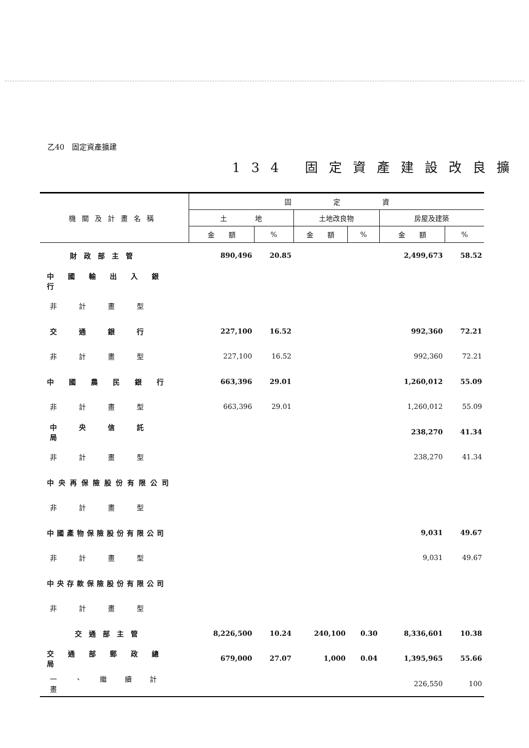乙40　固定資產擴建
134 固定資產建設改良擴
| 機關及計畫名稱 | 固 定 資 | | | | | |
| --- | --- | --- | --- | --- | --- | --- |
| | 土 地 | | 土地改良物 | | 房屋及建築 | |
| | 金 額 | % | 金 額 | % | 金 額 | % |
| 財政部主管 | 890,496 | 20.85 | | | 2,499,673 | 58.52 |
| 中國輸出入銀行 | | | | | | |
| 非計畫型 | | | | | | |
| 交通銀行 | 227,100 | 16.52 | | | 992,360 | 72.21 |
| 非計畫型 | 227,100 | 16.52 | | | 992,360 | 72.21 |
| 中國農民銀行 | 663,396 | 29.01 | | | 1,260,012 | 55.09 |
| 非計畫型 | 663,396 | 29.01 | | | 1,260,012 | 55.09 |
| 中央信託局 | | | | | 238,270 | 41.34 |
| 非計畫型 | | | | | 238,270 | 41.34 |
| 中央再保險股份有限公司 | | | | | | |
| 非計畫型 | | | | | | |
| 中國產物保險股份有限公司 | | | | | 9,031 | 49.67 |
| 非計畫型 | | | | | 9,031 | 49.67 |
| 中央存款保險股份有限公司 | | | | | | |
| 非計畫型 | | | | | | |
| 交通部主管 | 8,226,500 | 10.24 | 240,100 | 0.30 | 8,336,601 | 10.38 |
| 交通部郵政總局 | 679,000 | 27.07 | 1,000 | 0.04 | 1,395,965 | 55.66 |
| 一、繼續計畫 | | | | | 226,550 | 100 |